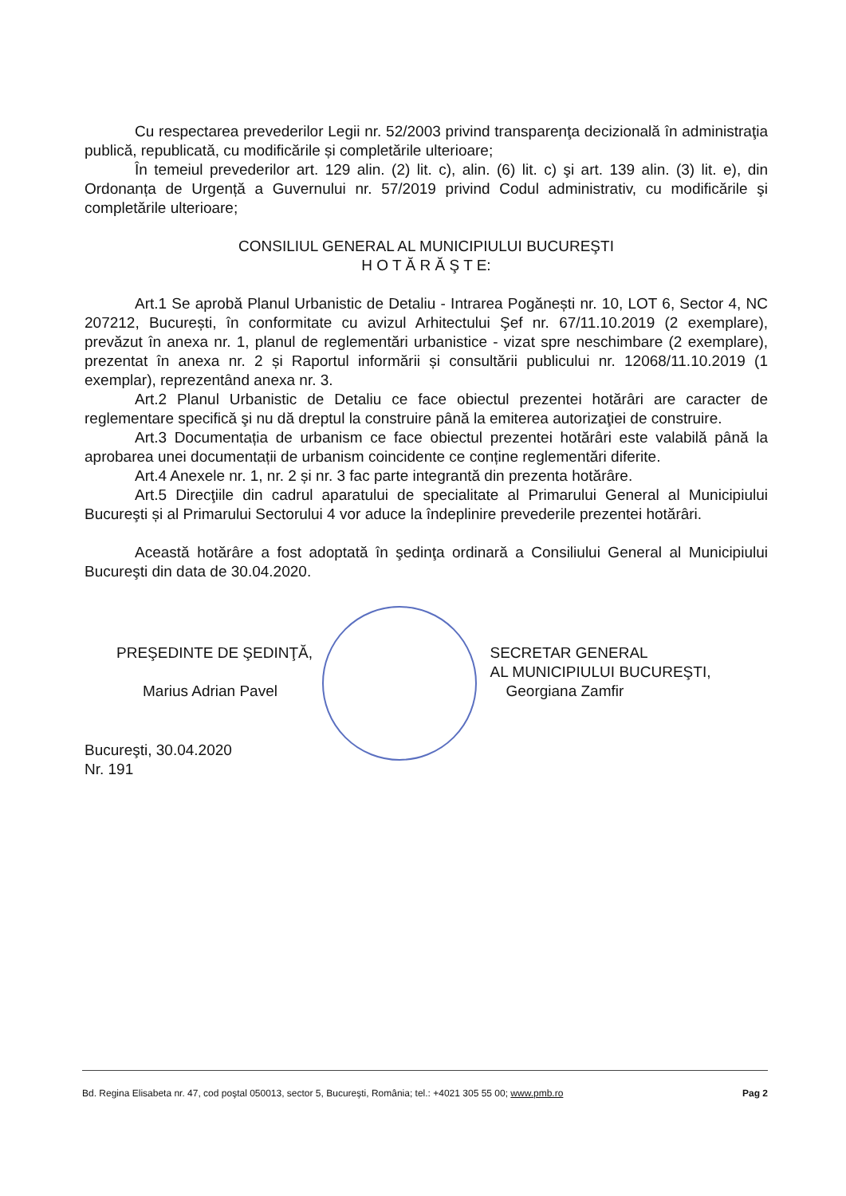Cu respectarea prevederilor Legii nr. 52/2003 privind transparenţa decizională în administraţia publică, republicată, cu modificările și completările ulterioare;
În temeiul prevederilor art. 129 alin. (2) lit. c), alin. (6) lit. c) şi art. 139 alin. (3) lit. e), din Ordonanța de Urgență a Guvernului nr. 57/2019 privind Codul administrativ, cu modificările şi completările ulterioare;
CONSILIUL GENERAL AL MUNICIPIULUI BUCUREŞTI
H O T Ă R Ă Ş T E:
Art.1 Se aprobă Planul Urbanistic de Detaliu - Intrarea Pogănești nr. 10, LOT 6, Sector 4, NC 207212, București, în conformitate cu avizul Arhitectului Şef nr. 67/11.10.2019 (2 exemplare), prevăzut în anexa nr. 1, planul de reglementări urbanistice - vizat spre neschimbare (2 exemplare), prezentat în anexa nr. 2 și Raportul informării și consultării publicului nr. 12068/11.10.2019 (1 exemplar), reprezentând anexa nr. 3.
Art.2 Planul Urbanistic de Detaliu ce face obiectul prezentei hotărâri are caracter de reglementare specifică şi nu dă dreptul la construire până la emiterea autorizaţiei de construire.
Art.3 Documentația de urbanism ce face obiectul prezentei hotărâri este valabilă până la aprobarea unei documentații de urbanism coincidente ce conține reglementări diferite.
Art.4 Anexele nr. 1, nr. 2 și nr. 3 fac parte integrantă din prezenta hotărâre.
Art.5 Direcţiile din cadrul aparatului de specialitate al Primarului General al Municipiului Bucureşti și al Primarului Sectorului 4 vor aduce la îndeplinire prevederile prezentei hotărâri.
Această hotărâre a fost adoptată în şedinţa ordinară a Consiliului General al Municipiului Bucureşti din data de 30.04.2020.
PREŞEDINTE DE ŞEDINŢĂ,
Marius Adrian Pavel
SECRETAR GENERAL
AL MUNICIPIULUI BUCUREŞTI,
Georgiana Zamfir
Bucureşti, 30.04.2020
Nr. 191
Bd. Regina Elisabeta nr. 47, cod poştal 050013, sector 5, Bucureşti, România; tel.: +4021 305 55 00; www.pmb.ro Pag 2